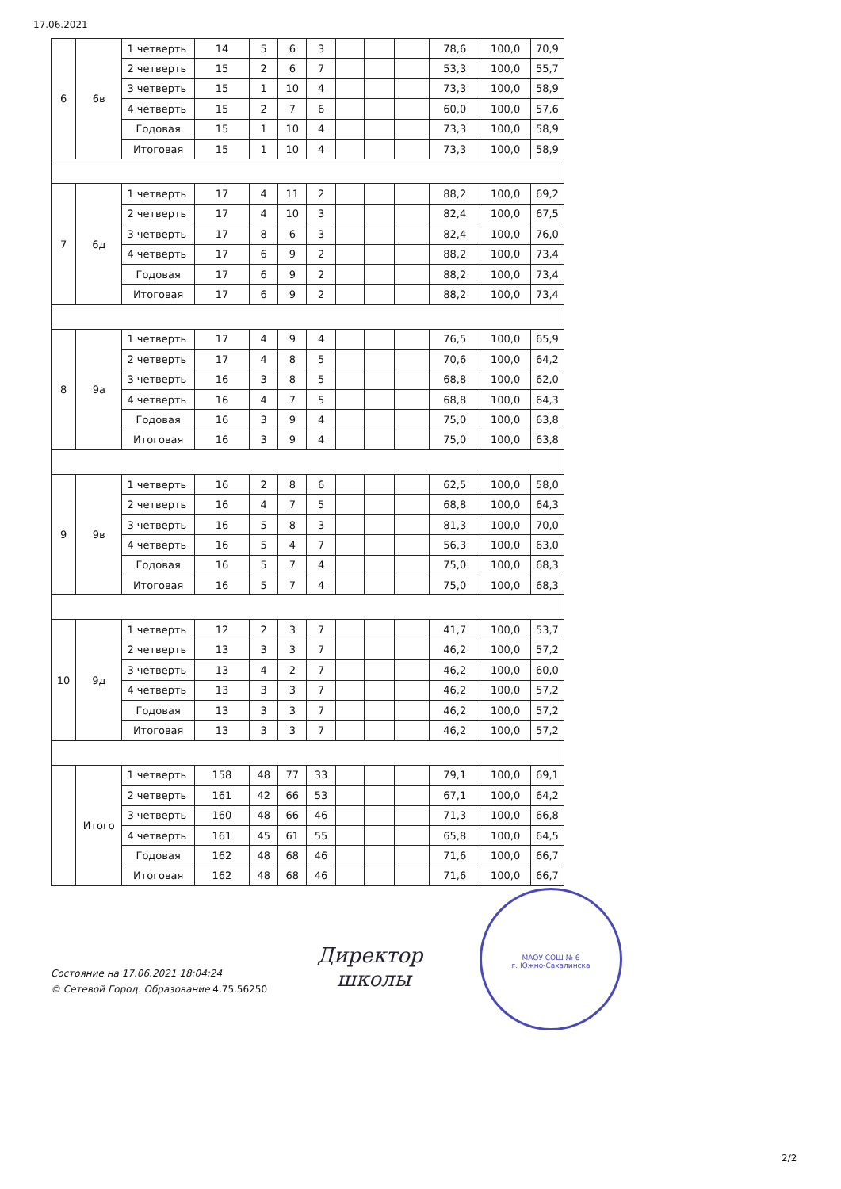17.06.2021
| 6 | 6в | 1 четверть | 14 | 5 | 6 | 3 | | | | 78,6 | 100,0 | 70,9 |
| | | 2 четверть | 15 | 2 | 6 | 7 | | | | 53,3 | 100,0 | 55,7 |
| | | 3 четверть | 15 | 1 | 10 | 4 | | | | 73,3 | 100,0 | 58,9 |
| | | 4 четверть | 15 | 2 | 7 | 6 | | | | 60,0 | 100,0 | 57,6 |
| | | Годовая | 15 | 1 | 10 | 4 | | | | 73,3 | 100,0 | 58,9 |
| | | Итоговая | 15 | 1 | 10 | 4 | | | | 73,3 | 100,0 | 58,9 |
| 7 | 6д | 1 четверть | 17 | 4 | 11 | 2 | | | | 88,2 | 100,0 | 69,2 |
| | | 2 четверть | 17 | 4 | 10 | 3 | | | | 82,4 | 100,0 | 67,5 |
| | | 3 четверть | 17 | 8 | 6 | 3 | | | | 82,4 | 100,0 | 76,0 |
| | | 4 четверть | 17 | 6 | 9 | 2 | | | | 88,2 | 100,0 | 73,4 |
| | | Годовая | 17 | 6 | 9 | 2 | | | | 88,2 | 100,0 | 73,4 |
| | | Итоговая | 17 | 6 | 9 | 2 | | | | 88,2 | 100,0 | 73,4 |
| 8 | 9а | 1 четверть | 17 | 4 | 9 | 4 | | | | 76,5 | 100,0 | 65,9 |
| | | 2 четверть | 17 | 4 | 8 | 5 | | | | 70,6 | 100,0 | 64,2 |
| | | 3 четверть | 16 | 3 | 8 | 5 | | | | 68,8 | 100,0 | 62,0 |
| | | 4 четверть | 16 | 4 | 7 | 5 | | | | 68,8 | 100,0 | 64,3 |
| | | Годовая | 16 | 3 | 9 | 4 | | | | 75,0 | 100,0 | 63,8 |
| | | Итоговая | 16 | 3 | 9 | 4 | | | | 75,0 | 100,0 | 63,8 |
| 9 | 9в | 1 четверть | 16 | 2 | 8 | 6 | | | | 62,5 | 100,0 | 58,0 |
| | | 2 четверть | 16 | 4 | 7 | 5 | | | | 68,8 | 100,0 | 64,3 |
| | | 3 четверть | 16 | 5 | 8 | 3 | | | | 81,3 | 100,0 | 70,0 |
| | | 4 четверть | 16 | 5 | 4 | 7 | | | | 56,3 | 100,0 | 63,0 |
| | | Годовая | 16 | 5 | 7 | 4 | | | | 75,0 | 100,0 | 68,3 |
| | | Итоговая | 16 | 5 | 7 | 4 | | | | 75,0 | 100,0 | 68,3 |
| 10 | 9д | 1 четверть | 12 | 2 | 3 | 7 | | | | 41,7 | 100,0 | 53,7 |
| | | 2 четверть | 13 | 3 | 3 | 7 | | | | 46,2 | 100,0 | 57,2 |
| | | 3 четверть | 13 | 4 | 2 | 7 | | | | 46,2 | 100,0 | 60,0 |
| | | 4 четверть | 13 | 3 | 3 | 7 | | | | 46,2 | 100,0 | 57,2 |
| | | Годовая | 13 | 3 | 3 | 7 | | | | 46,2 | 100,0 | 57,2 |
| | | Итоговая | 13 | 3 | 3 | 7 | | | | 46,2 | 100,0 | 57,2 |
| | Итого | 1 четверть | 158 | 48 | 77 | 33 | | | | 79,1 | 100,0 | 69,1 |
| | | 2 четверть | 161 | 42 | 66 | 53 | | | | 67,1 | 100,0 | 64,2 |
| | | 3 четверть | 160 | 48 | 66 | 46 | | | | 71,3 | 100,0 | 66,8 |
| | | 4 четверть | 161 | 45 | 61 | 55 | | | | 65,8 | 100,0 | 64,5 |
| | | Годовая | 162 | 48 | 68 | 46 | | | | 71,6 | 100,0 | 66,7 |
| | | Итоговая | 162 | 48 | 68 | 46 | | | | 71,6 | 100,0 | 66,7 |
Состояние на 17.06.2021 18:04:24
© Сетевой Город. Образование 4.75.56250
МАОУ СОШ № 6
г. Южно-Сахалинска
Директор
школы
2/2